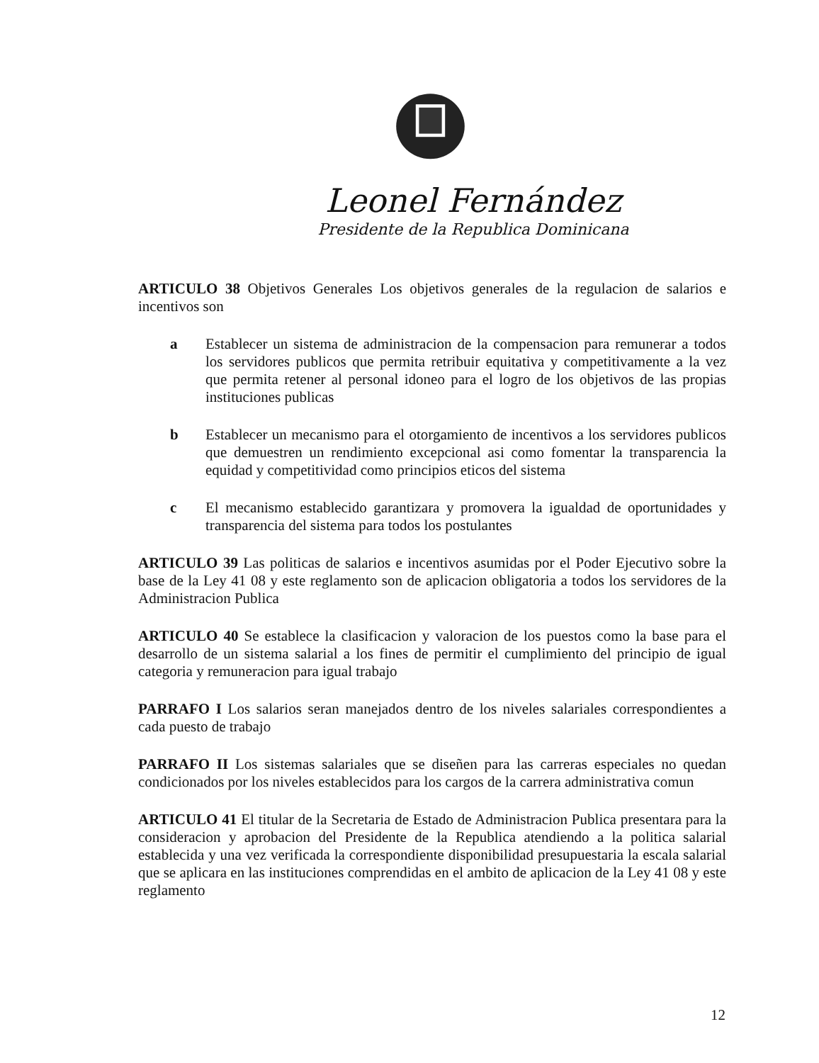Leonel Fernández
Presidente de la Republica Dominicana
ARTICULO 38 Objetivos Generales Los objetivos generales de la regulacion de salarios e incentivos son
a Establecer un sistema de administracion de la compensacion para remunerar a todos los servidores publicos que permita retribuir equitativa y competitivamente a la vez que permita retener al personal idoneo para el logro de los objetivos de las propias instituciones publicas
b Establecer un mecanismo para el otorgamiento de incentivos a los servidores publicos que demuestren un rendimiento excepcional asi como fomentar la transparencia la equidad y competitividad como principios eticos del sistema
c El mecanismo establecido garantizara y promovera la igualdad de oportunidades y transparencia del sistema para todos los postulantes
ARTICULO 39 Las politicas de salarios e incentivos asumidas por el Poder Ejecutivo sobre la base de la Ley 41 08 y este reglamento son de aplicacion obligatoria a todos los servidores de la Administracion Publica
ARTICULO 40 Se establece la clasificacion y valoracion de los puestos como la base para el desarrollo de un sistema salarial a los fines de permitir el cumplimiento del principio de igual categoria y remuneracion para igual trabajo
PARRAFO I Los salarios seran manejados dentro de los niveles salariales correspondientes a cada puesto de trabajo
PARRAFO II Los sistemas salariales que se diseñen para las carreras especiales no quedan condicionados por los niveles establecidos para los cargos de la carrera administrativa comun
ARTICULO 41 El titular de la Secretaria de Estado de Administracion Publica presentara para la consideracion y aprobacion del Presidente de la Republica atendiendo a la politica salarial establecida y una vez verificada la correspondiente disponibilidad presupuestaria la escala salarial que se aplicara en las instituciones comprendidas en el ambito de aplicacion de la Ley 41 08 y este reglamento
12